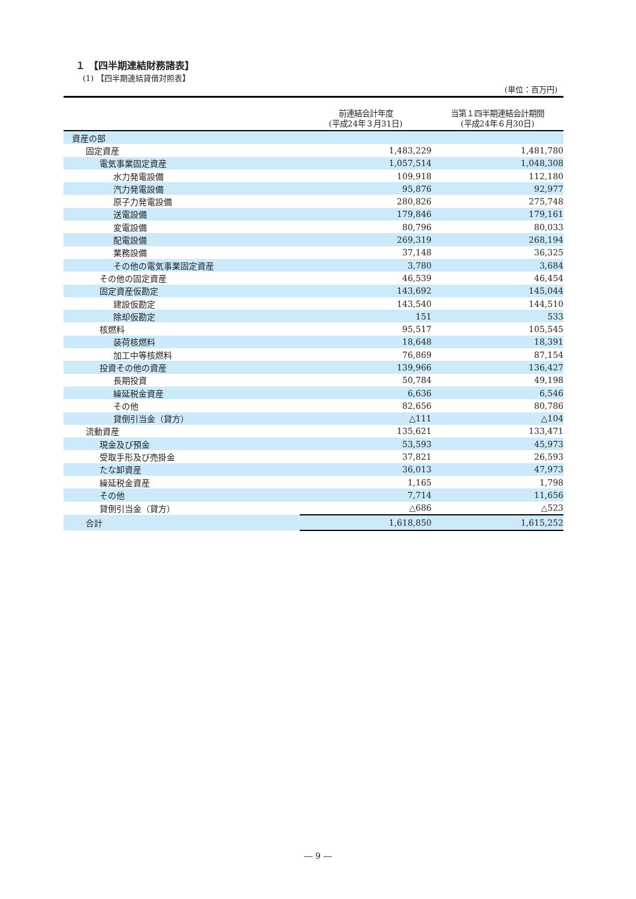１ 【四半期連結財務諸表】
(1) 【四半期連結貸借対照表】
(単位：百万円)
| | 前連結会計年度 (平成24年３月31日) | 当第１四半期連結会計期間 (平成24年６月30日) |
| --- | --- | --- |
| 資産の部 | | |
| 固定資産 | 1,483,229 | 1,481,780 |
| 電気事業固定資産 | 1,057,514 | 1,048,308 |
| 水力発電設備 | 109,918 | 112,180 |
| 汽力発電設備 | 95,876 | 92,977 |
| 原子力発電設備 | 280,826 | 275,748 |
| 送電設備 | 179,846 | 179,161 |
| 変電設備 | 80,796 | 80,033 |
| 配電設備 | 269,319 | 268,194 |
| 業務設備 | 37,148 | 36,325 |
| その他の電気事業固定資産 | 3,780 | 3,684 |
| その他の固定資産 | 46,539 | 46,454 |
| 固定資産仮勘定 | 143,692 | 145,044 |
| 建設仮勘定 | 143,540 | 144,510 |
| 除却仮勘定 | 151 | 533 |
| 核燃料 | 95,517 | 105,545 |
| 装荷核燃料 | 18,648 | 18,391 |
| 加工中等核燃料 | 76,869 | 87,154 |
| 投資その他の資産 | 139,966 | 136,427 |
| 長期投資 | 50,784 | 49,198 |
| 繰延税金資産 | 6,636 | 6,546 |
| その他 | 82,656 | 80,786 |
| 貸倒引当金（貸方） | △111 | △104 |
| 流動資産 | 135,621 | 133,471 |
| 現金及び預金 | 53,593 | 45,973 |
| 受取手形及び売掛金 | 37,821 | 26,593 |
| たな卸資産 | 36,013 | 47,973 |
| 繰延税金資産 | 1,165 | 1,798 |
| その他 | 7,714 | 11,656 |
| 貸倒引当金（貸方） | △686 | △523 |
| 合計 | 1,618,850 | 1,615,252 |
― 9 ―